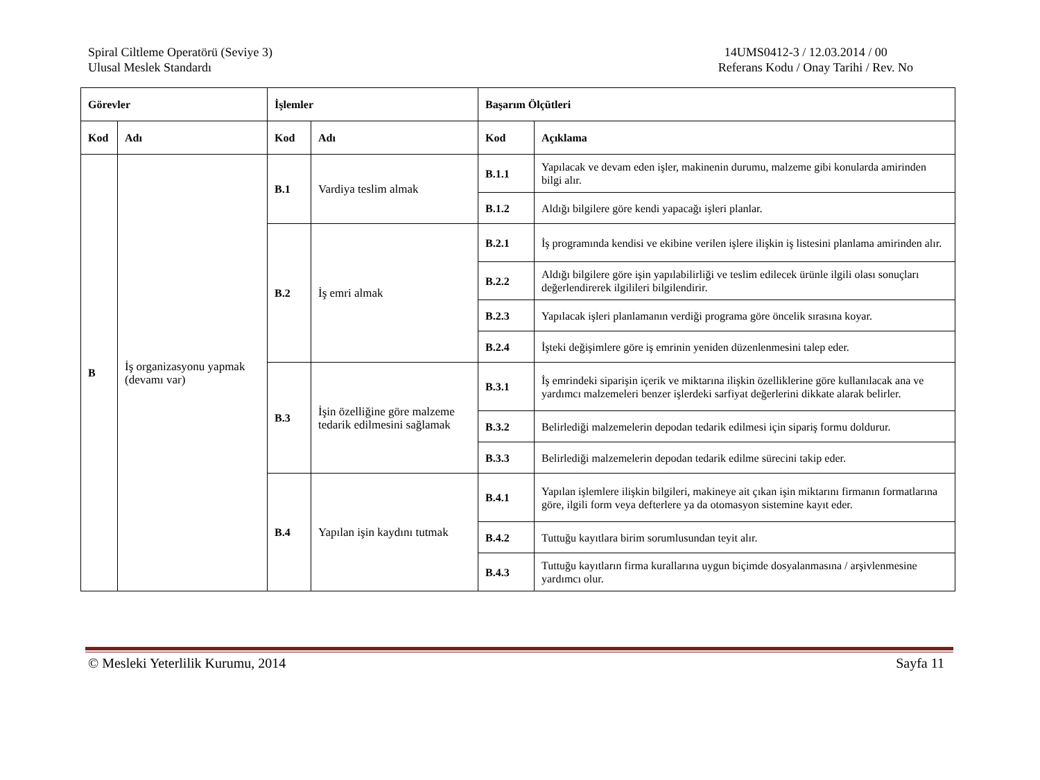Spiral Ciltleme Operatörü (Seviye 3)
Ulusal Meslek Standardı
14UMS0412-3 / 12.03.2014 / 00
Referans Kodu / Onay Tarihi / Rev. No
| Görevler | | İşlemler | | Başarım Ölçütleri | |
| --- | --- | --- | --- | --- | --- |
| Kod | Adı | Kod | Adı | Kod | Açıklama |
| B | İş organizasyonu yapmak (devamı var) | B.1 | Vardiya teslim almak | B.1.1 | Yapılacak ve devam eden işler, makinenin durumu, malzeme gibi konularda amirinden bilgi alır. |
| | | | | B.1.2 | Aldığı bilgilere göre kendi yapacağı işleri planlar. |
| | | B.2 | İş emri almak | B.2.1 | İş programında kendisi ve ekibine verilen işlere ilişkin iş listesini planlama amirinden alır. |
| | | | | B.2.2 | Aldığı bilgilere göre işin yapılabilirliği ve teslim edilecek ürünle ilgili olası sonuçları değerlendirerek ilgilileri bilgilendirir. |
| | | | | B.2.3 | Yapılacak işleri planlamanın verdiği programa göre öncelik sırasına koyar. |
| | | | | B.2.4 | İşteki değişimlere göre iş emrinin yeniden düzenlenmesini talep eder. |
| | | B.3 | İşin özelliğine göre malzeme tedarik edilmesini sağlamak | B.3.1 | İş emrindeki siparişin içerik ve miktarına ilişkin özelliklerine göre kullanılacak ana ve yardımcı malzemeleri benzer işlerdeki sarfiyat değerlerini dikkate alarak belirler. |
| | | | | B.3.2 | Belirlediği malzemelerin depodan tedarik edilmesi için sipariş formu doldurur. |
| | | | | B.3.3 | Belirlediği malzemelerin depodan tedarik edilme sürecini takip eder. |
| | | B.4 | Yapılan işin kaydını tutmak | B.4.1 | Yapılan işlemlere ilişkin bilgileri, makineye ait çıkan işin miktarını firmanın formatlarına göre, ilgili form veya defterlere ya da otomasyon sistemine kayıt eder. |
| | | | | B.4.2 | Tuttuğu kayıtlara birim sorumlusundan teyit alır. |
| | | | | B.4.3 | Tuttuğu kayıtların firma kurallarına uygun biçimde dosyalanmasına / arşivlenmesine yardımcı olur. |
© Mesleki Yeterlilik Kurumu, 2014
Sayfa 11